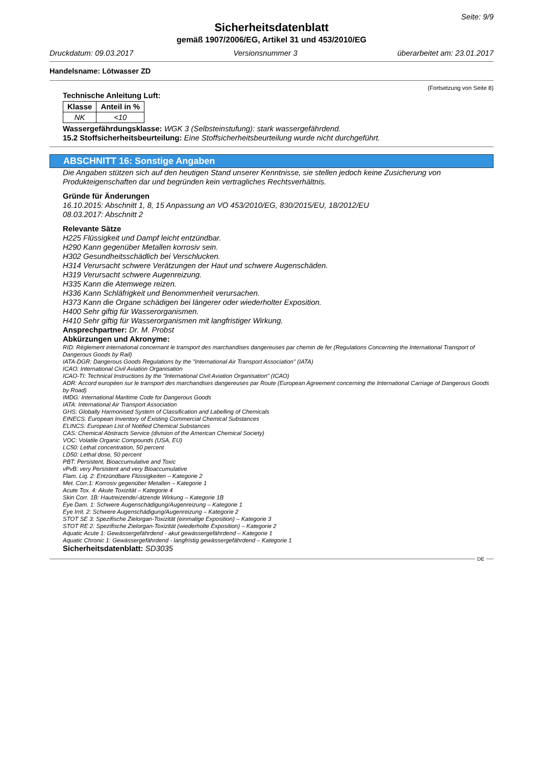Seite: 9/9
Sicherheitsdatenblatt
gemäß 1907/2006/EG, Artikel 31 und 453/2010/EG
Druckdatum: 09.03.2017 Versionsnummer 3 überarbeitet am: 23.01.2017
Handelsname: Lötwasser ZD
(Fortsetzung von Seite 8)
Technische Anleitung Luft:
| Klasse | Anteil in % |
| --- | --- |
| NK | <10 |
Wassergefährdungsklasse: WGK 3 (Selbsteinstufung): stark wassergefährdend.
15.2 Stoffsicherheitsbeurteilung: Eine Stoffsicherheitsbeurteilung wurde nicht durchgeführt.
ABSCHNITT 16: Sonstige Angaben
Die Angaben stützen sich auf den heutigen Stand unserer Kenntnisse, sie stellen jedoch keine Zusicherung von Produkteigenschaften dar und begründen kein vertragliches Rechtsverhältnis.
Gründe für Änderungen
16.10.2015: Abschnitt 1, 8, 15 Anpassung an VO 453/2010/EG, 830/2015/EU, 18/2012/EU
08.03.2017: Abschnitt 2
Relevante Sätze
H225 Flüssigkeit und Dampf leicht entzündbar.
H290 Kann gegenüber Metallen korrosiv sein.
H302 Gesundheitsschädlich bei Verschlucken.
H314 Verursacht schwere Verätzungen der Haut und schwere Augenschäden.
H319 Verursacht schwere Augenreizung.
H335 Kann die Atemwege reizen.
H336 Kann Schläfrigkeit und Benommenheit verursachen.
H373 Kann die Organe schädigen bei längerer oder wiederholter Exposition.
H400 Sehr giftig für Wasserorganismen.
H410 Sehr giftig für Wasserorganismen mit langfristiger Wirkung.
Ansprechpartner: Dr. M. Probst
Abkürzungen und Akronyme:
RID: Règlement international concernant le transport des marchandises dangereuses par chemin de fer (Regulations Concerning the International Transport of Dangerous Goods by Rail)
IATA-DGR: Dangerous Goods Regulations by the "International Air Transport Association" (IATA)
ICAO: International Civil Aviation Organisation
ICAO-TI: Technical Instructions by the "International Civil Aviation Organisation" (ICAO)
ADR: Accord européen sur le transport des marchandises dangereuses par Route (European Agreement concerning the International Carriage of Dangerous Goods by Road)
IMDG: International Maritime Code for Dangerous Goods
IATA: International Air Transport Association
GHS: Globally Harmonised System of Classification and Labelling of Chemicals
EINECS: European Inventory of Existing Commercial Chemical Substances
ELINCS: European List of Notified Chemical Substances
CAS: Chemical Abstracts Service (division of the American Chemical Society)
VOC: Volatile Organic Compounds (USA, EU)
LC50: Lethal concentration, 50 percent
LD50: Lethal dose, 50 percent
PBT: Persistent, Bioaccumulative and Toxic
vPvB: very Persistent and very Bioaccumulative
Flam. Liq. 2: Entzündbare Flüssigkeiten – Kategorie 2
Met. Corr.1: Korrosiv gegenüber Metallen – Kategorie 1
Acute Tox. 4: Akute Toxizität – Kategorie 4
Skin Corr. 1B: Hautreizende/-ätzende Wirkung – Kategorie 1B
Eye Dam. 1: Schwere Augenschädigung/Augenreizung – Kategorie 1
Eye Irrit. 2: Schwere Augenschädigung/Augenreizung – Kategorie 2
STOT SE 3: Spezifische Zielorgan-Toxizität (einmalige Exposition) – Kategorie 3
STOT RE 2: Spezifische Zielorgan-Toxizität (wiederholte Exposition) – Kategorie 2
Aquatic Acute 1: Gewässergefährdend - akut gewässergefährdend – Kategorie 1
Aquatic Chronic 1: Gewässergefährdend - langfristig gewässergefährdend – Kategorie 1
Sicherheitsdatenblatt: SD3035
DE